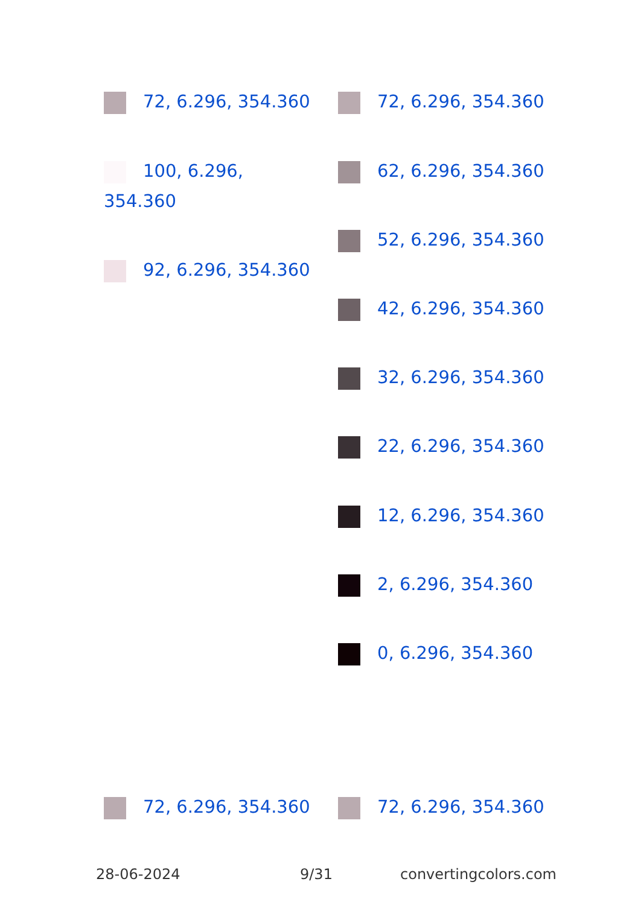72, 6.296, 354.360 72, 6.296, 354.360
100, 6.296, 354.360
62, 6.296, 354.360
52, 6.296, 354.360
92, 6.296, 354.360
42, 6.296, 354.360
32, 6.296, 354.360
22, 6.296, 354.360
12, 6.296, 354.360
2, 6.296, 354.360
0, 6.296, 354.360
72, 6.296, 354.360 72, 6.296, 354.360
28-06-2024 9/31 convertingcolors.com